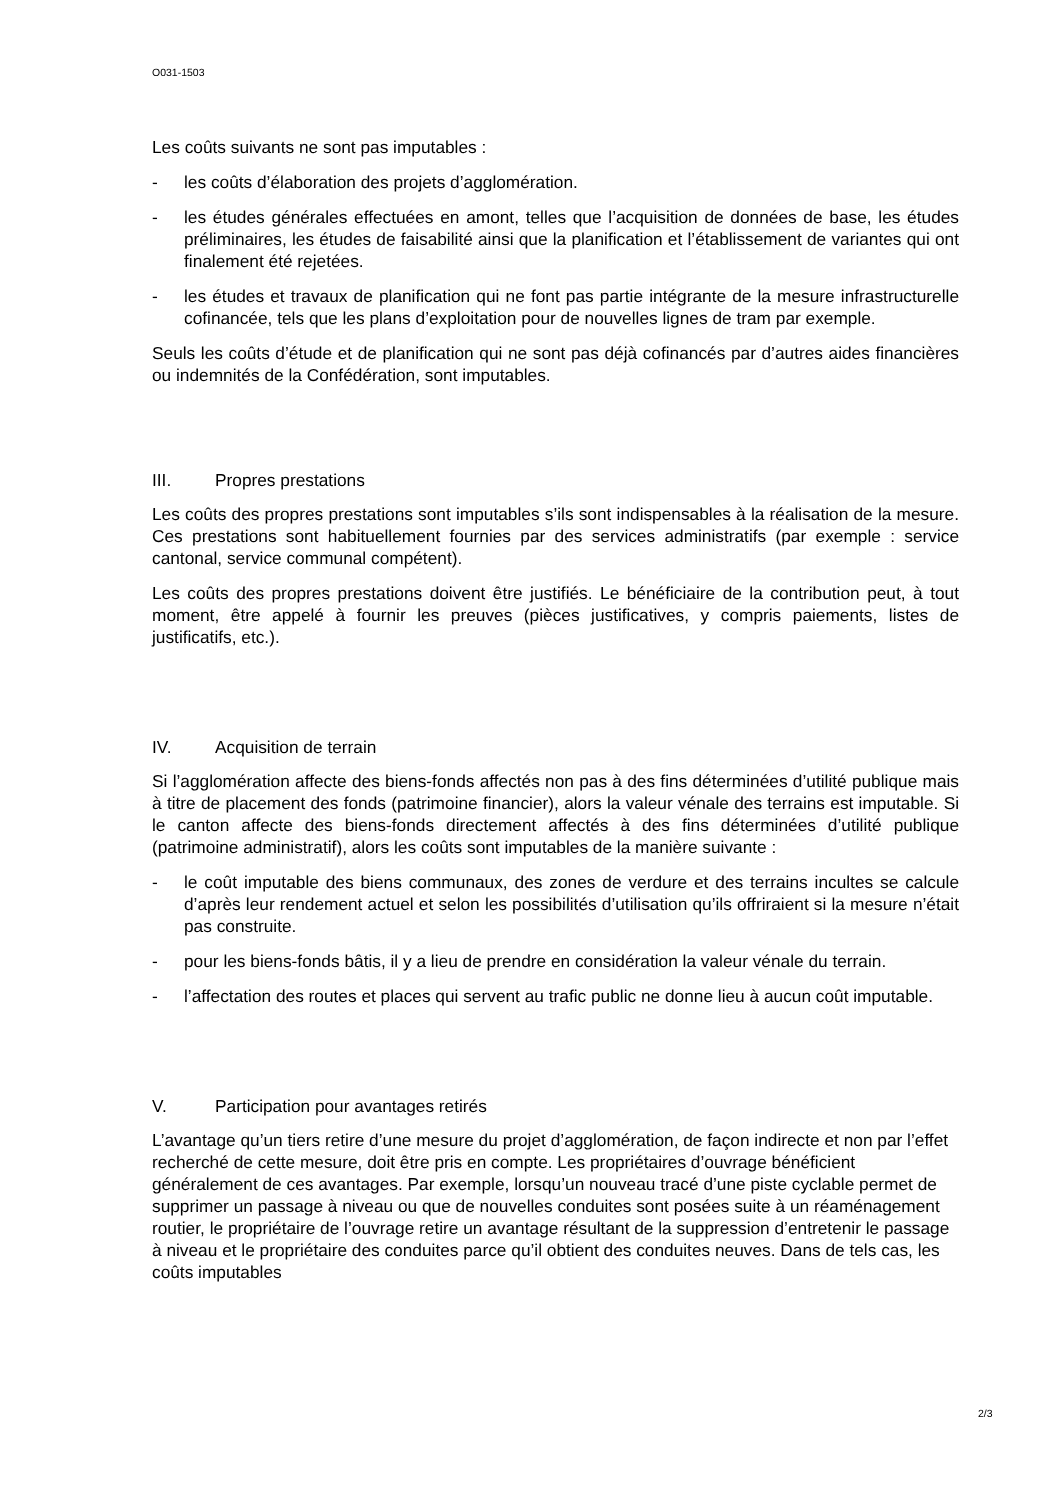O031-1503
Les coûts suivants ne sont pas imputables :
- les coûts d’élaboration des projets d’agglomération.
- les études générales effectuées en amont, telles que l’acquisition de données de base, les études préliminaires, les études de faisabilité ainsi que la planification et l’établissement de variantes qui ont finalement été rejetées.
- les études et travaux de planification qui ne font pas partie intégrante de la mesure infrastructurelle cofinancée, tels que les plans d’exploitation pour de nouvelles lignes de tram par exemple.
Seuls les coûts d’étude et de planification qui ne sont pas déjà cofinancés par d’autres aides financières ou indemnités de la Confédération, sont imputables.
III. Propres prestations
Les coûts des propres prestations sont imputables s’ils sont indispensables à la réalisation de la mesure. Ces prestations sont habituellement fournies par des services administratifs (par exemple : service cantonal, service communal compétent).
Les coûts des propres prestations doivent être justifiés. Le bénéficiaire de la contribution peut, à tout moment, être appelé à fournir les preuves (pièces justificatives, y compris paiements, listes de justificatifs, etc.).
IV. Acquisition de terrain
Si l’agglomération affecte des biens-fonds affectés non pas à des fins déterminées d’utilité publique mais à titre de placement des fonds (patrimoine financier), alors la valeur vénale des terrains est imputable. Si le canton affecte des biens-fonds directement affectés à des fins déterminées d’utilité publique (patrimoine administratif), alors les coûts sont imputables de la manière suivante :
- le coût imputable des biens communaux, des zones de verdure et des terrains incultes se calcule d’après leur rendement actuel et selon les possibilités d’utilisation qu’ils offriraient si la mesure n’était pas construite.
- pour les biens-fonds bâtis, il y a lieu de prendre en considération la valeur vénale du terrain.
- l’affectation des routes et places qui servent au trafic public ne donne lieu à aucun coût imputable.
V. Participation pour avantages retirés
L’avantage qu’un tiers retire d’une mesure du projet d’agglomération, de façon indirecte et non par l’effet recherché de cette mesure, doit être pris en compte. Les propriétaires d’ouvrage bénéficient généralement de ces avantages. Par exemple, lorsqu’un nouveau tracé d’une piste cyclable permet de supprimer un passage à niveau ou que de nouvelles conduites sont posées suite à un réaménagement routier, le propriétaire de l’ouvrage retire un avantage résultant de la suppression d’entretenir le passage à niveau et le propriétaire des conduites parce qu’il obtient des conduites neuves. Dans de tels cas, les coûts imputables
2/3